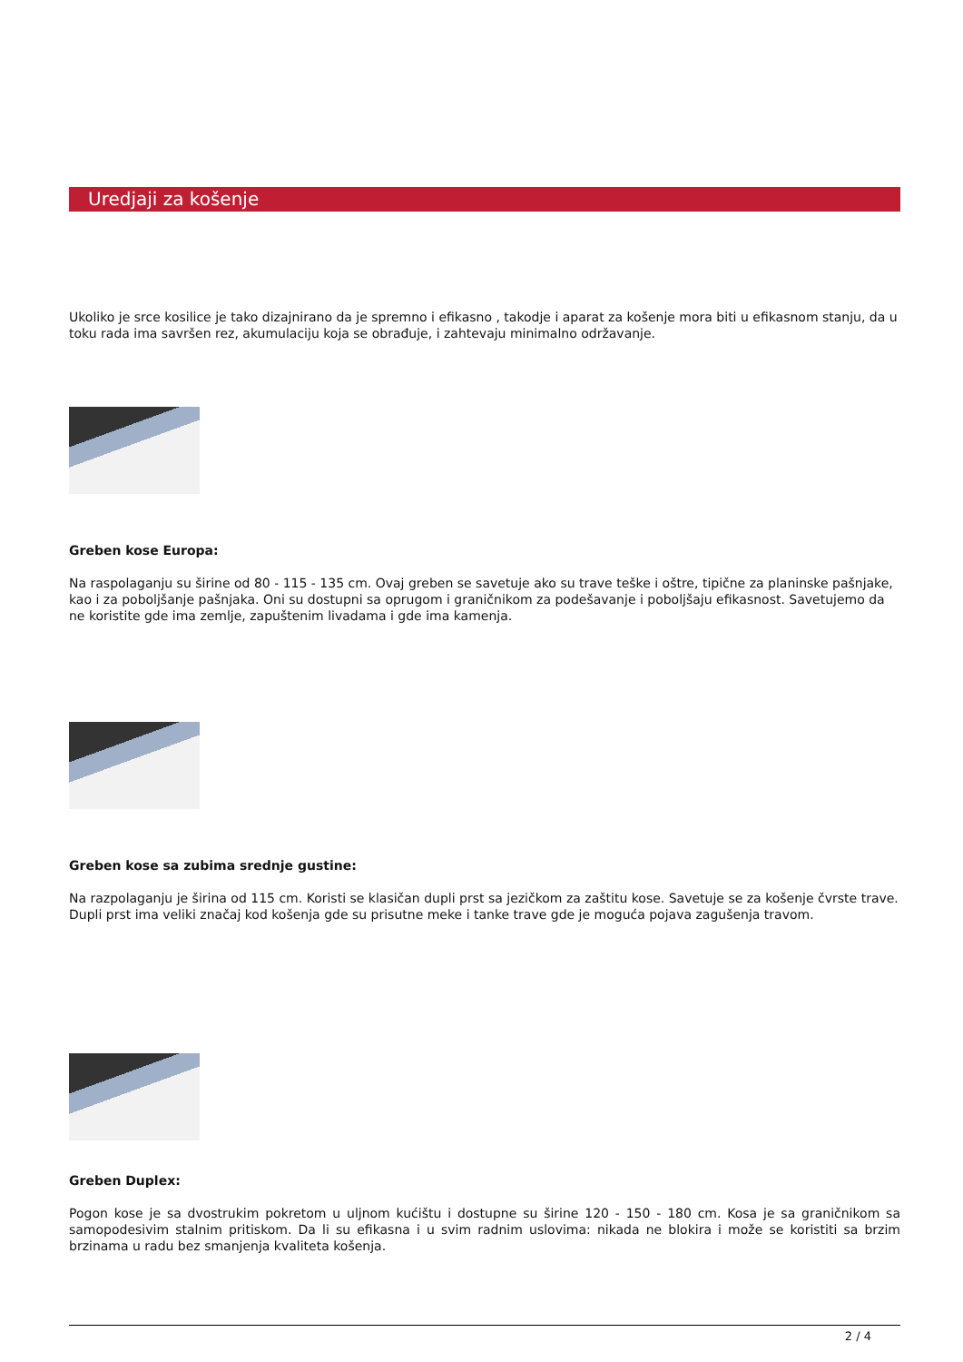Uredjaji za košenje
Ukoliko je srce kosilice je tako dizajnirano da je spremno i efikasno , takodje i aparat za košenje mora biti u efikasnom stanju, da u toku rada ima savršen rez, akumulaciju koja se obrađuje, i zahtevaju minimalno održavanje.
Greben kose Europa:
Na raspolaganju su širine od 80 - 115 - 135 cm. Ovaj greben se savetuje ako su trave teške i oštre, tipične za planinske pašnjake, kao i za poboljšanje pašnjaka. Oni su dostupni sa oprugom i graničnikom za podešavanje i poboljšaju efikasnost. Savetujemo da ne koristite gde ima zemlje, zapuštenim livadama i gde ima kamenja.
Greben kose sa zubima srednje gustine:
Na razpolaganju je širina od 115 cm. Koristi se klasičan dupli prst sa jezičkom za zaštitu kose. Savetuje se za košenje čvrste trave. Dupli prst ima veliki značaj kod košenja gde su prisutne meke i tanke trave gde je moguća pojava zagušenja travom.
Greben Duplex:
Pogon kose je sa dvostrukim pokretom u uljnom kućištu i dostupne su širine 120 - 150 - 180 cm. Kosa je sa graničnikom sa samopodesivim stalnim pritiskom. Da li su efikasna i u svim radnim uslovima: nikada ne blokira i može se koristiti sa brzim brzinama u radu bez smanjenja kvaliteta košenja.
2 / 4